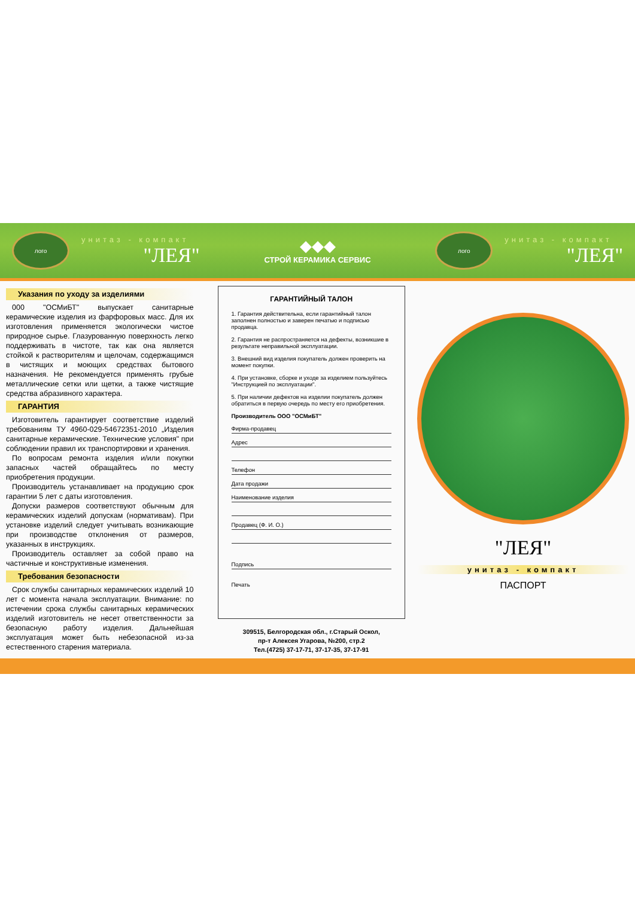лого
унитаз - компакт
"ЛЕЯ"
◆◆◆
СТРОЙ КЕРАМИКА СЕРВИС
лого
унитаз - компакт
"ЛЕЯ"
Указания по уходу за изделиями
000 "ОСМиБТ" выпускает санитарные керамические изделия из фарфоровых масс. Для их изготовления применяется экологически чистое природное сырье. Глазурованную поверхность легко поддерживать в чистоте, так как она является стойкой к растворителям и щелочам, содержащимся в чистящих и моющих средствах бытового назначения. Не рекомендуется применять грубые металлические сетки или щетки, а также чистящие средства абразивного характера.
ГАРАНТИЯ
Изготовитель гарантирует соответствие изделий требованиям ТУ 4960-029-54672351-2010 „Изделия санитарные керамические. Технические условия" при соблюдении правил их транспортировки и хранения.
По вопросам ремонта изделия и/или покупки запасных частей обращайтесь по месту приобретения продукции.
Производитель устанавливает на продукцию срок гарантии 5 лет с даты изготовления.
Допуски размеров соответствуют обычным для керамических изделий допускам (нормативам). При установке изделий следует учитывать возникающие при производстве отклонения от размеров, указанных в инструкциях.
Производитель оставляет за собой право на частичные и конструктивные изменения.
Требования безопасности
Срок службы санитарных керамических изделий 10 лет с момента начала эксплуатации. Внимание: по истечении срока службы санитарных керамических изделий изготовитель не несет ответственности за безопасную работу изделия. Дальнейшая эксплуатация может быть небезопасной из-за естественного старения материала.
ГАРАНТИЙНЫЙ ТАЛОН
1. Гарантия действительна, если гарантийный талон заполнен полностью и заверен печатью и подписью продавца.
2. Гарантия не распространяется на дефекты, возникшие в результате неправильной эксплуатации.
3. Внешний вид изделия покупатель должен проверить на момент покупки.
4. При установке, сборке и уходе за изделием пользуйтесь "Инструкцией по эксплуатации".
5. При наличии дефектов на изделии покупатель должен обратиться в первую очередь по месту его приобретения.
Производитель ООО "ОСМиБТ"
Фирма-продавец
Адрес
Телефон
Дата продажи
Наименование изделия
Продавец (Ф. И. О.)
Подпись
Печать
309515, Белгородская обл., г.Старый Оскол,
пр-т Алексея Угарова, №200, стр.2
Тел.(4725) 37-17-71, 37-17-35, 37-17-91
"ЛЕЯ"
унитаз - компакт
ПАСПОРТ